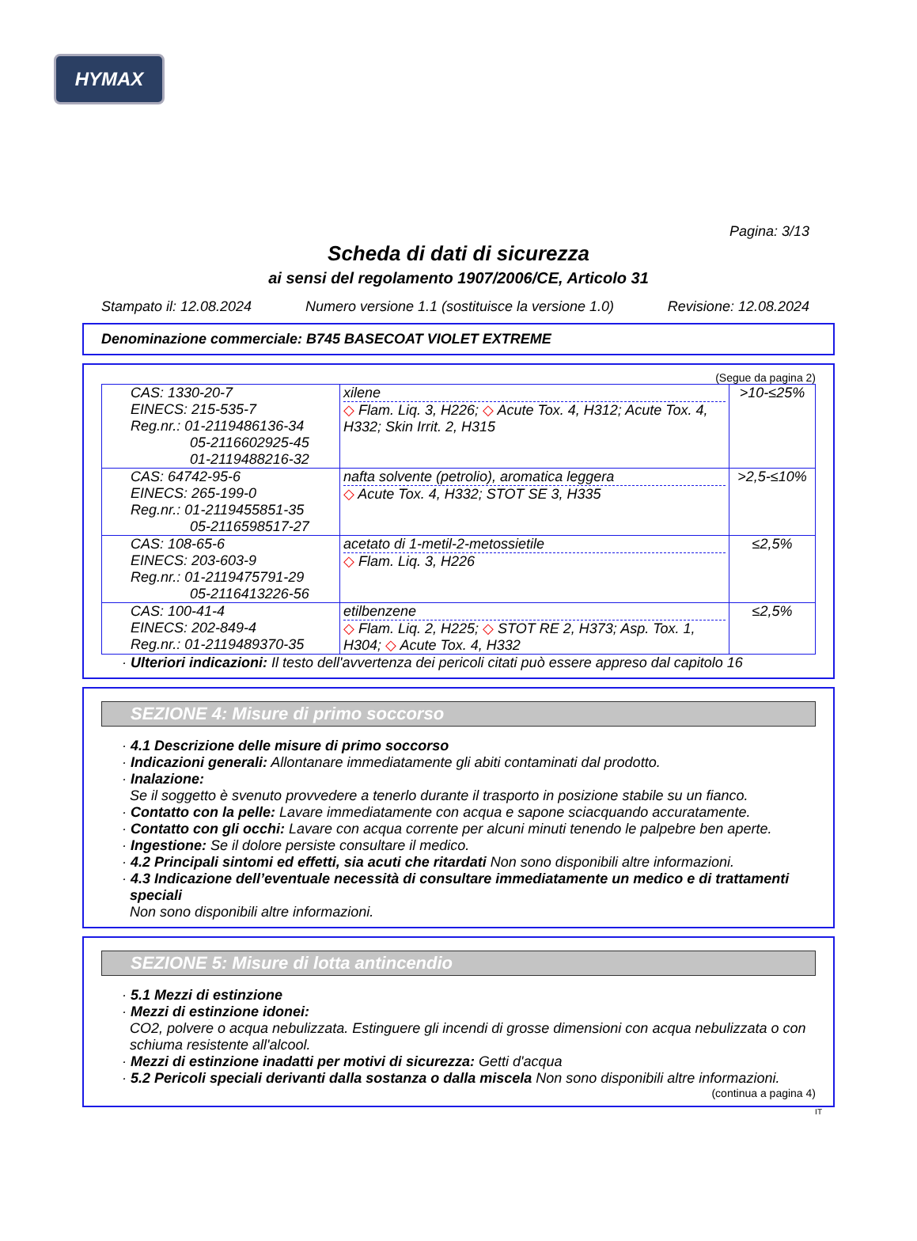HYMAX
Pagina: 3/13
Scheda di dati di sicurezza
ai sensi del regolamento 1907/2006/CE, Articolo 31
Stampato il: 12.08.2024 Numero versione 1.1 (sostituisce la versione 1.0) Revisione: 12.08.2024
Denominazione commerciale: B745 BASECOAT VIOLET EXTREME
(Segue da pagina 2)
| CAS: 1330-20-7 EINECS: 215-535-7 Reg.nr.: 01-2119486136-34 05-2116602925-45 01-2119488216-32 | xilene ◇ Flam. Liq. 3, H226; ◇ Acute Tox. 4, H312; Acute Tox. 4, H332; Skin Irrit. 2, H315 | >10-≤25% |
| CAS: 64742-95-6 EINECS: 265-199-0 Reg.nr.: 01-2119455851-35 05-2116598517-27 | nafta solvente (petrolio), aromatica leggera ◇ Acute Tox. 4, H332; STOT SE 3, H335 | >2,5-≤10% |
| CAS: 108-65-6 EINECS: 203-603-9 Reg.nr.: 01-2119475791-29 05-2116413226-56 | acetato di 1-metil-2-metossietile ◇ Flam. Liq. 3, H226 | ≤2,5% |
| CAS: 100-41-4 EINECS: 202-849-4 Reg.nr.: 01-2119489370-35 | etilbenzene ◇ Flam. Liq. 2, H225; ◇ STOT RE 2, H373; Asp. Tox. 1, H304; ◇ Acute Tox. 4, H332 | ≤2,5% |
· Ulteriori indicazioni: Il testo dell'avvertenza dei pericoli citati può essere appreso dal capitolo 16
SEZIONE 4: Misure di primo soccorso
· 4.1 Descrizione delle misure di primo soccorso
· Indicazioni generali: Allontanare immediatamente gli abiti contaminati dal prodotto.
· Inalazione:
Se il soggetto è svenuto provvedere a tenerlo durante il trasporto in posizione stabile su un fianco.
· Contatto con la pelle: Lavare immediatamente con acqua e sapone sciacquando accuratamente.
· Contatto con gli occhi: Lavare con acqua corrente per alcuni minuti tenendo le palpebre ben aperte.
· Ingestione: Se il dolore persiste consultare il medico.
· 4.2 Principali sintomi ed effetti, sia acuti che ritardati Non sono disponibili altre informazioni.
· 4.3 Indicazione dell’eventuale necessità di consultare immediatamente un medico e di trattamenti speciali
Non sono disponibili altre informazioni.
SEZIONE 5: Misure di lotta antincendio
· 5.1 Mezzi di estinzione
· Mezzi di estinzione idonei:
CO2, polvere o acqua nebulizzata. Estinguere gli incendi di grosse dimensioni con acqua nebulizzata o con schiuma resistente all'alcool.
· Mezzi di estinzione inadatti per motivi di sicurezza: Getti d'acqua
· 5.2 Pericoli speciali derivanti dalla sostanza o dalla miscela Non sono disponibili altre informazioni.
(continua a pagina 4)
IT